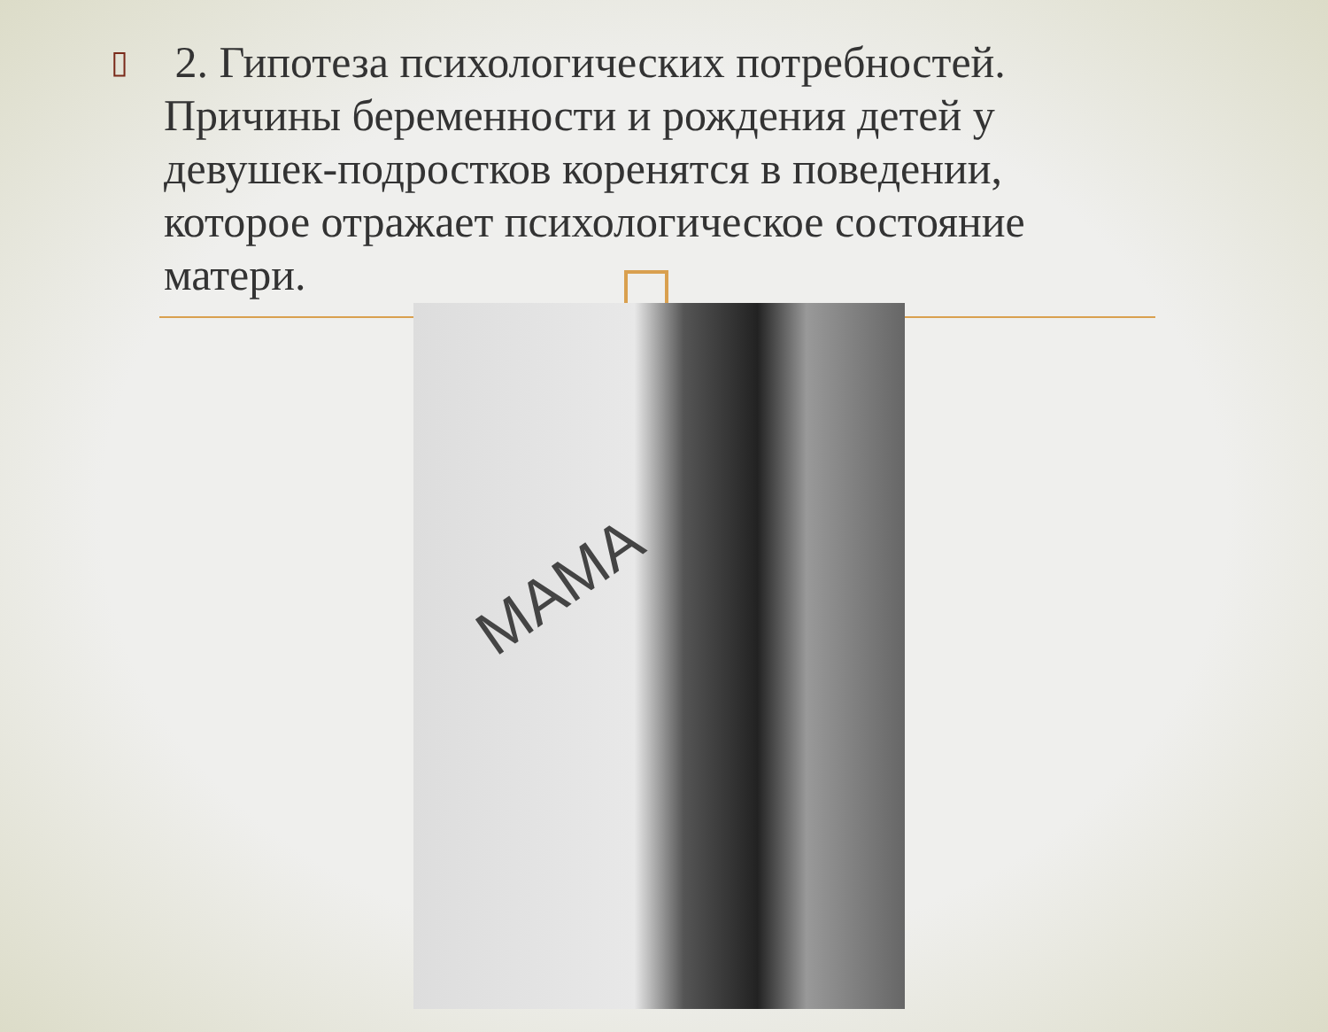МАМА
▯
2. Гипотеза психологических потребностей. Причины беременности и рождения детей у девушек-подростков коренятся в поведении, которое отражает психологическое состояние матери.